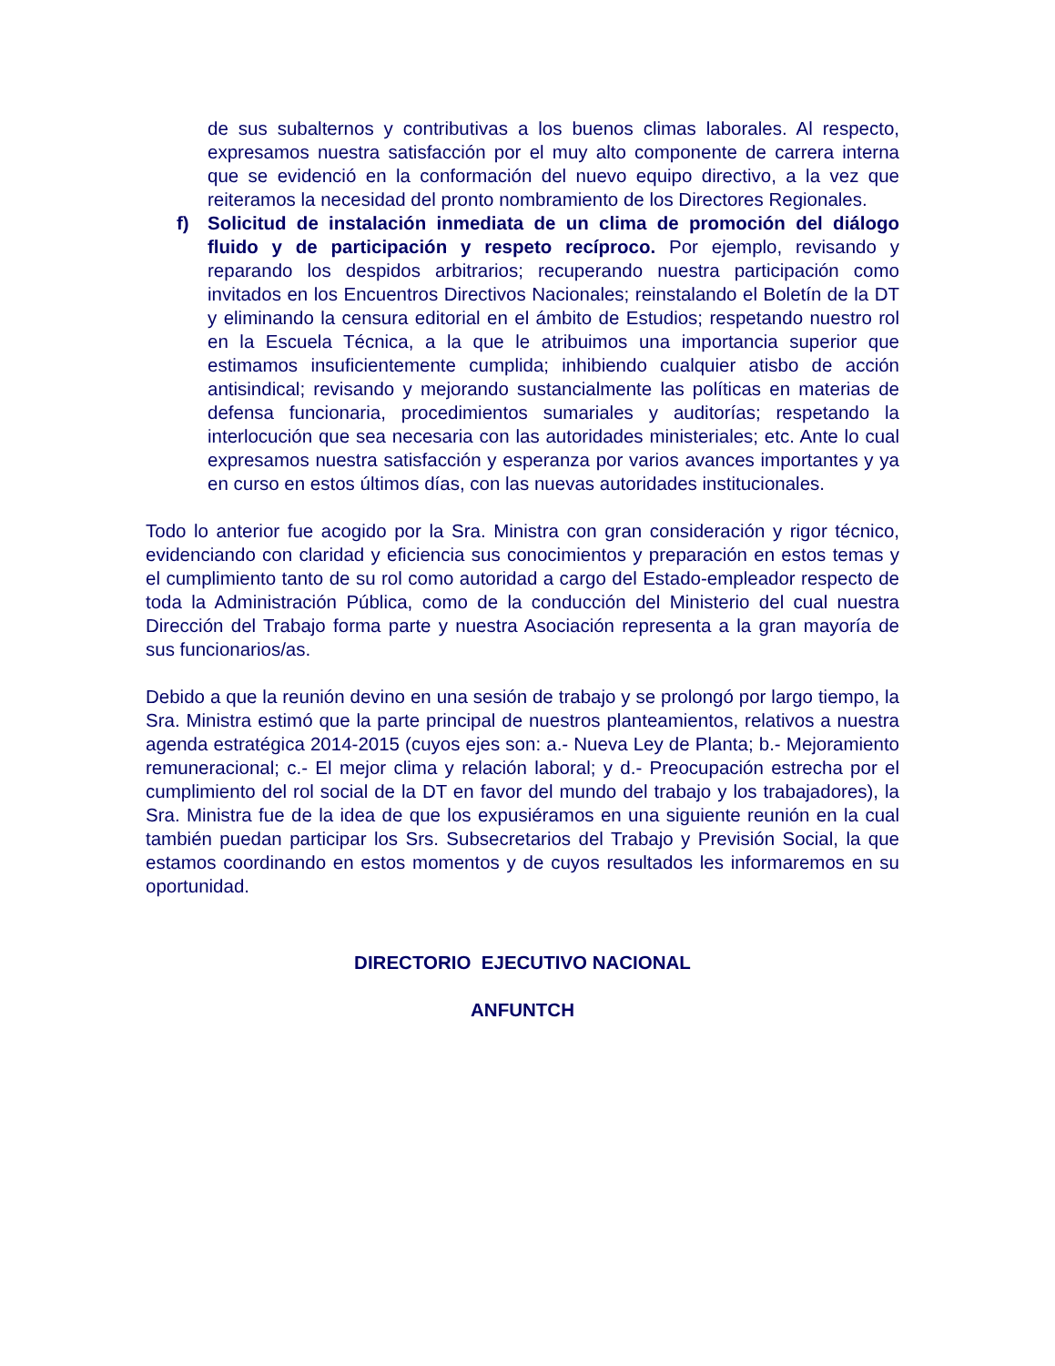de sus subalternos y contributivas a los buenos climas laborales. Al respecto, expresamos nuestra satisfacción por el muy alto componente de carrera interna que se evidenció en la conformación del nuevo equipo directivo, a la vez que reiteramos la necesidad del pronto nombramiento de los Directores Regionales.
f) Solicitud de instalación inmediata de un clima de promoción del diálogo fluido y de participación y respeto recíproco. Por ejemplo, revisando y reparando los despidos arbitrarios; recuperando nuestra participación como invitados en los Encuentros Directivos Nacionales; reinstalando el Boletín de la DT y eliminando la censura editorial en el ámbito de Estudios; respetando nuestro rol en la Escuela Técnica, a la que le atribuimos una importancia superior que estimamos insuficientemente cumplida; inhibiendo cualquier atisbo de acción antisindical; revisando y mejorando sustancialmente las políticas en materias de defensa funcionaria, procedimientos sumariales y auditorías; respetando la interlocución que sea necesaria con las autoridades ministeriales; etc. Ante lo cual expresamos nuestra satisfacción y esperanza por varios avances importantes y ya en curso en estos últimos días, con las nuevas autoridades institucionales.
Todo lo anterior fue acogido por la Sra. Ministra con gran consideración y rigor técnico, evidenciando con claridad y eficiencia sus conocimientos y preparación en estos temas y el cumplimiento tanto de su rol como autoridad a cargo del Estado-empleador respecto de toda la Administración Pública, como de la conducción del Ministerio del cual nuestra Dirección del Trabajo forma parte y nuestra Asociación representa a la gran mayoría de sus funcionarios/as.
Debido a que la reunión devino en una sesión de trabajo y se prolongó por largo tiempo, la Sra. Ministra estimó que la parte principal de nuestros planteamientos, relativos a nuestra agenda estratégica 2014-2015 (cuyos ejes son: a.- Nueva Ley de Planta; b.- Mejoramiento remuneracional; c.- El mejor clima y relación laboral; y d.- Preocupación estrecha por el cumplimiento del rol social de la DT en favor del mundo del trabajo y los trabajadores), la Sra. Ministra fue de la idea de que los expusiéramos en una siguiente reunión en la cual también puedan participar los Srs. Subsecretarios del Trabajo y Previsión Social, la que estamos coordinando en estos momentos y de cuyos resultados les informaremos en su oportunidad.
DIRECTORIO EJECUTIVO NACIONAL
ANFUNTCH